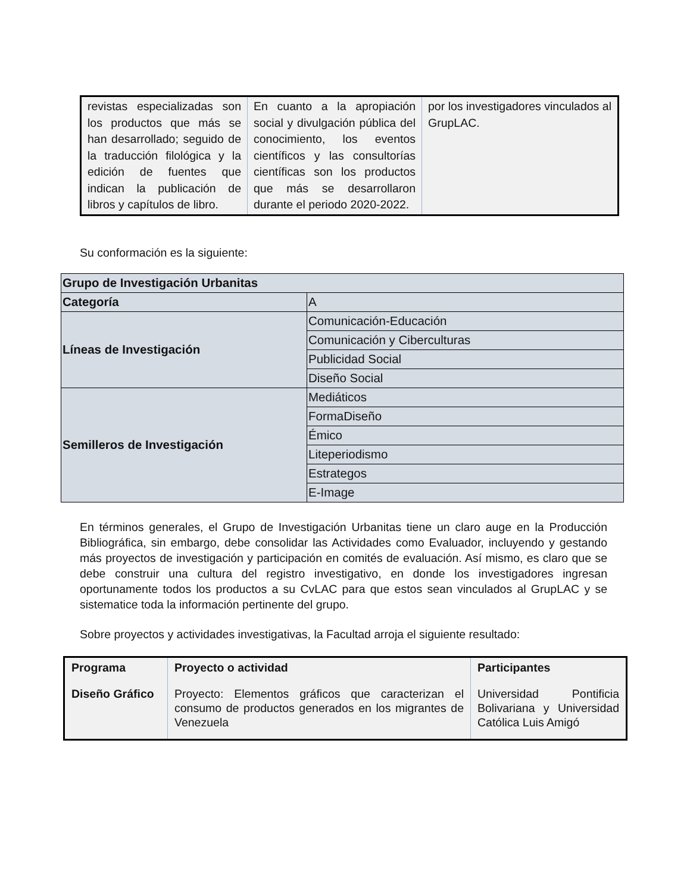| revistas especializadas son los productos que más se han desarrollado; seguido de la traducción filológica y la edición de fuentes que indican la publicación de libros y capítulos de libro. | En cuanto a la apropiación social y divulgación pública del conocimiento, los eventos científicos y las consultorías científicas son los productos que más se desarrollaron durante el periodo 2020-2022. | por los investigadores vinculados al GrupLAC. |
Su conformación es la siguiente:
| Grupo de Investigación Urbanitas | |
| Categoría | A |
| Líneas de Investigación | Comunicación-Educación |
| | Comunicación y Ciberculturas |
| | Publicidad Social |
| | Diseño Social |
| Semilleros de Investigación | Mediáticos |
| | FormaDiseño |
| | Émico |
| | Liteperiodismo |
| | Estrategos |
| | E-Image |
En términos generales, el Grupo de Investigación Urbanitas tiene un claro auge en la Producción Bibliográfica, sin embargo, debe consolidar las Actividades como Evaluador, incluyendo y gestando más proyectos de investigación y participación en comités de evaluación. Así mismo, es claro que se debe construir una cultura del registro investigativo, en donde los investigadores ingresan oportunamente todos los productos a su CvLAC para que estos sean vinculados al GrupLAC y se sistematice toda la información pertinente del grupo.
Sobre proyectos y actividades investigativas, la Facultad arroja el siguiente resultado:
| Programa | Proyecto o actividad | Participantes |
| --- | --- | --- |
| Diseño Gráfico | Proyecto: Elementos gráficos que caracterizan el consumo de productos generados en los migrantes de Venezuela | Universidad Pontificia Bolivariana y Universidad Católica Luis Amigó |